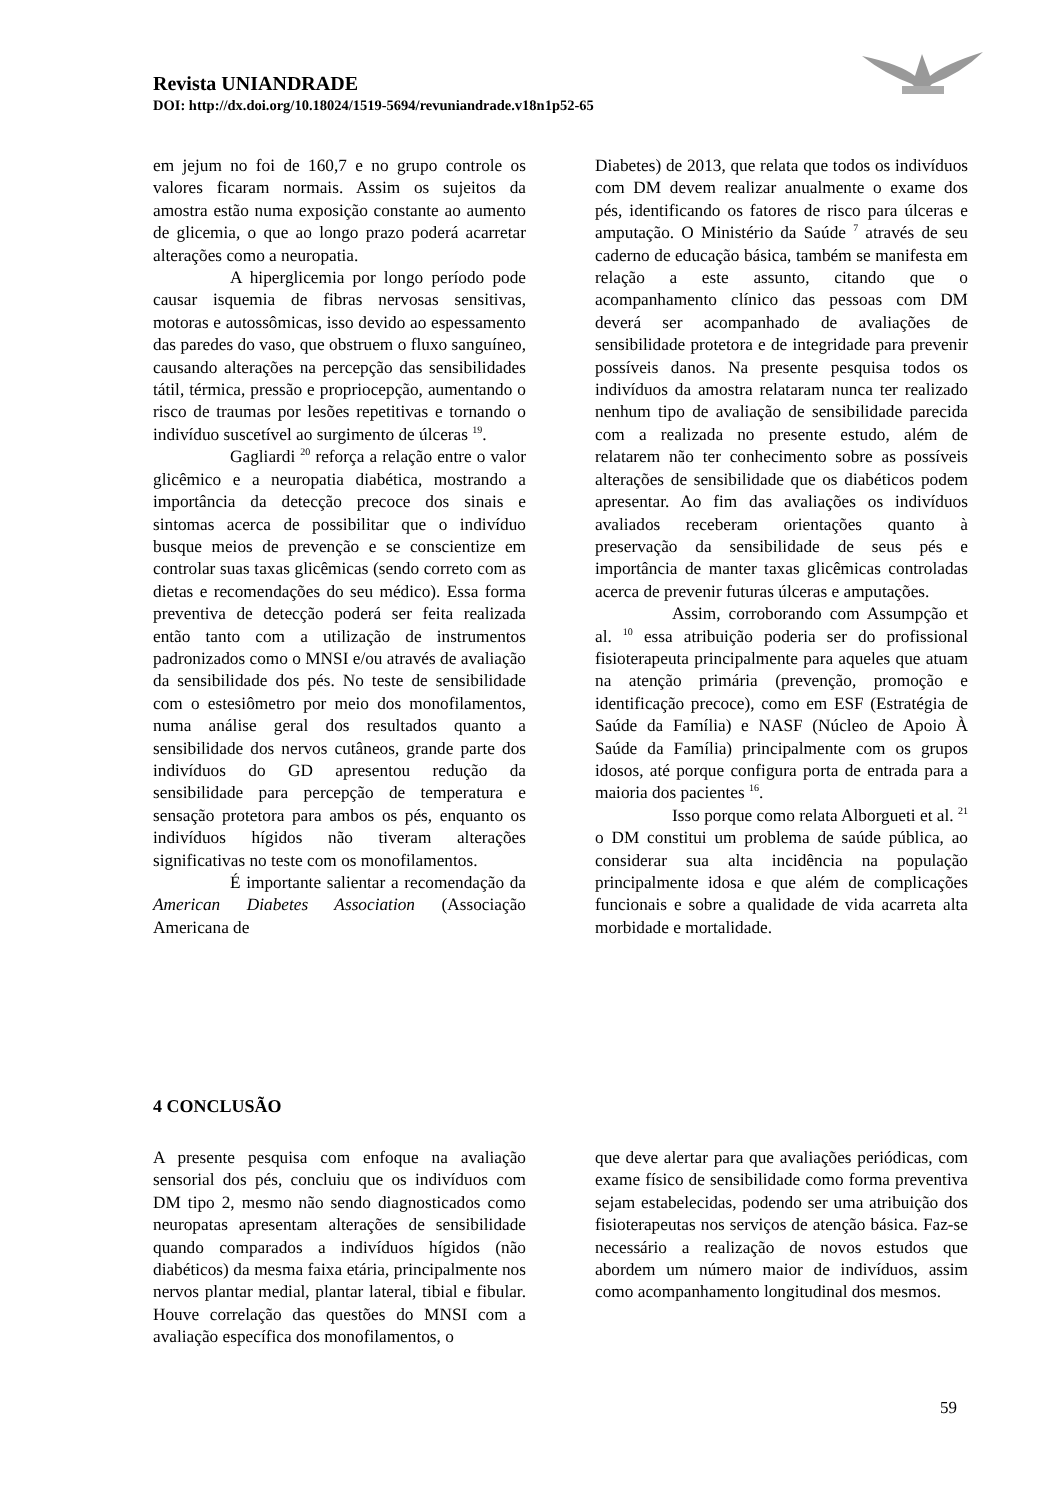Revista UNIANDRADE
DOI: http://dx.doi.org/10.18024/1519-5694/revuniandrade.v18n1p52-65
em jejum no foi de 160,7 e no grupo controle os valores ficaram normais. Assim os sujeitos da amostra estão numa exposição constante ao aumento de glicemia, o que ao longo prazo poderá acarretar alterações como a neuropatia.
A hiperglicemia por longo período pode causar isquemia de fibras nervosas sensitivas, motoras e autossômicas, isso devido ao espessamento das paredes do vaso, que obstruem o fluxo sanguíneo, causando alterações na percepção das sensibilidades tátil, térmica, pressão e propriocepção, aumentando o risco de traumas por lesões repetitivas e tornando o indivíduo suscetível ao surgimento de úlceras <sup>19</sup>.
Gagliardi <sup>20</sup> reforça a relação entre o valor glicêmico e a neuropatia diabética, mostrando a importância da detecção precoce dos sinais e sintomas acerca de possibilitar que o indivíduo busque meios de prevenção e se conscientize em controlar suas taxas glicêmicas (sendo correto com as dietas e recomendações do seu médico). Essa forma preventiva de detecção poderá ser feita realizada então tanto com a utilização de instrumentos padronizados como o MNSI e/ou através de avaliação da sensibilidade dos pés. No teste de sensibilidade com o estesiômetro por meio dos monofilamentos, numa análise geral dos resultados quanto a sensibilidade dos nervos cutâneos, grande parte dos indivíduos do GD apresentou redução da sensibilidade para percepção de temperatura e sensação protetora para ambos os pés, enquanto os indivíduos hígidos não tiveram alterações significativas no teste com os monofilamentos.
É importante salientar a recomendação da American Diabetes Association (Associação Americana de
Diabetes) de 2013, que relata que todos os indivíduos com DM devem realizar anualmente o exame dos pés, identificando os fatores de risco para úlceras e amputação. O Ministério da Saúde <sup>7</sup> através de seu caderno de educação básica, também se manifesta em relação a este assunto, citando que o acompanhamento clínico das pessoas com DM deverá ser acompanhado de avaliações de sensibilidade protetora e de integridade para prevenir possíveis danos. Na presente pesquisa todos os indivíduos da amostra relataram nunca ter realizado nenhum tipo de avaliação de sensibilidade parecida com a realizada no presente estudo, além de relatarem não ter conhecimento sobre as possíveis alterações de sensibilidade que os diabéticos podem apresentar. Ao fim das avaliações os indivíduos avaliados receberam orientações quanto à preservação da sensibilidade de seus pés e importância de manter taxas glicêmicas controladas acerca de prevenir futuras úlceras e amputações.
Assim, corroborando com Assumpção et al. <sup>10</sup> essa atribuição poderia ser do profissional fisioterapeuta principalmente para aqueles que atuam na atenção primária (prevenção, promoção e identificação precoce), como em ESF (Estratégia de Saúde da Família) e NASF (Núcleo de Apoio À Saúde da Família) principalmente com os grupos idosos, até porque configura porta de entrada para a maioria dos pacientes <sup>16</sup>.
Isso porque como relata Alborgueti et al. <sup>21</sup> o DM constitui um problema de saúde pública, ao considerar sua alta incidência na população principalmente idosa e que além de complicações funcionais e sobre a qualidade de vida acarreta alta morbidade e mortalidade.
4 CONCLUSÃO
A presente pesquisa com enfoque na avaliação sensorial dos pés, concluiu que os indivíduos com DM tipo 2, mesmo não sendo diagnosticados como neuropatas apresentam alterações de sensibilidade quando comparados a indivíduos hígidos (não diabéticos) da mesma faixa etária, principalmente nos nervos plantar medial, plantar lateral, tibial e fibular. Houve correlação das questões do MNSI com a avaliação específica dos monofilamentos, o
que deve alertar para que avaliações periódicas, com exame físico de sensibilidade como forma preventiva sejam estabelecidas, podendo ser uma atribuição dos fisioterapeutas nos serviços de atenção básica. Faz-se necessário a realização de novos estudos que abordem um número maior de indivíduos, assim como acompanhamento longitudinal dos mesmos.
59